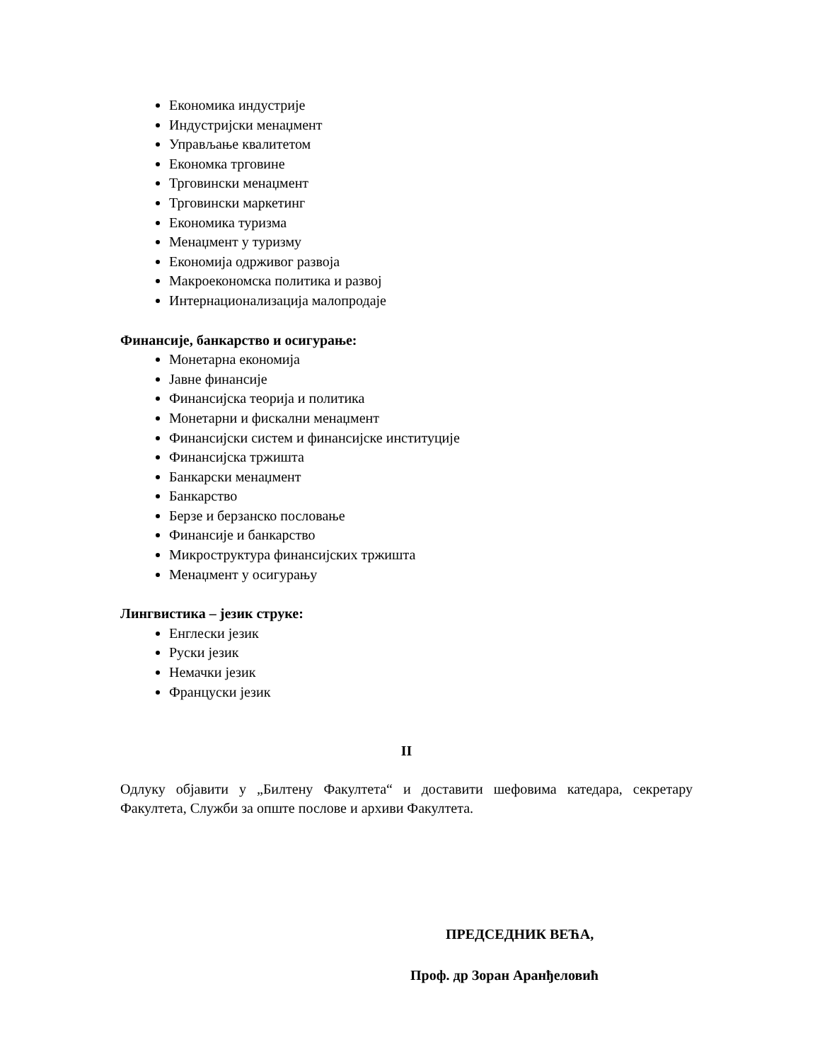Економика индустрије
Индустријски менаџмент
Управљање квалитетом
Економка трговине
Трговински менаџмент
Трговински маркетинг
Економика туризма
Менаџмент у туризму
Економија одрживог развоја
Макроекономска политика и развој
Интернационализација малопродаје
Финансије, банкарство и осигурање:
Монетарна економија
Јавне финансије
Финансијска теорија и политика
Монетарни и фискални менаџмент
Финансијски систем и финансијске институције
Финансијска тржишта
Банкарски менаџмент
Банкарство
Берзе и берзанско пословање
Финансије и банкарство
Микроструктура финансијских тржишта
Менаџмент у осигурању
Лингвистика – језик струке:
Енглески језик
Руски језик
Немачки језик
Француски језик
II
Одлуку објавити у „Билтену Факултета“ и доставити шефовима катедара, секретару Факултета, Служби за опште послове и архиви Факултета.
ПРЕДСЕДНИК ВЕЋА,
Проф. др Зоран Аранђеловић